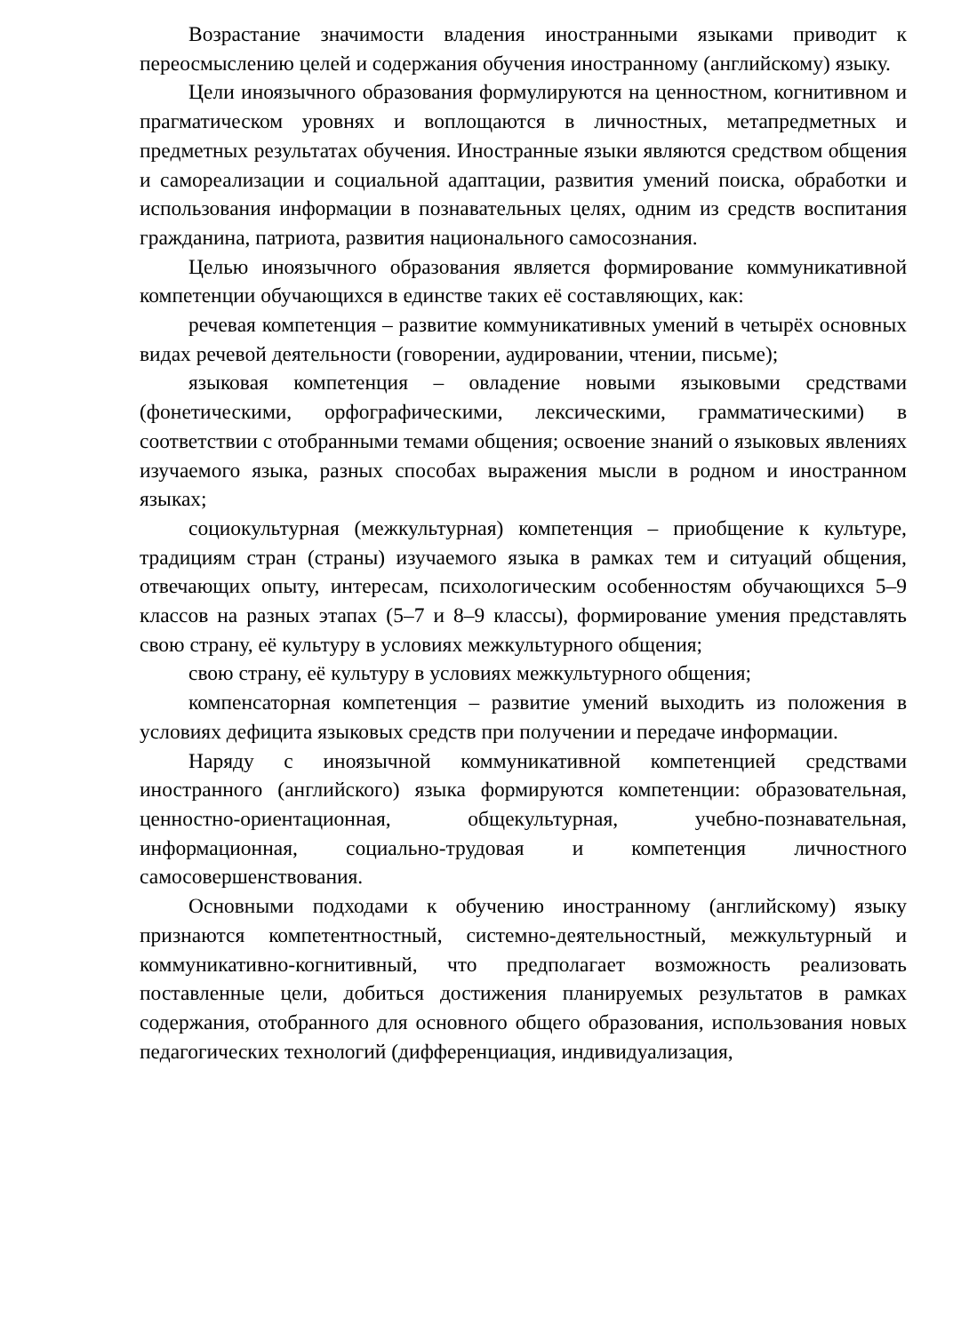Возрастание значимости владения иностранными языками приводит к переосмыслению целей и содержания обучения иностранному (английскому) языку.
Цели иноязычного образования формулируются на ценностном, когнитивном и прагматическом уровнях и воплощаются в личностных, метапредметных и предметных результатах обучения. Иностранные языки являются средством общения и самореализации и социальной адаптации, развития умений поиска, обработки и использования информации в познавательных целях, одним из средств воспитания гражданина, патриота, развития национального самосознания.
Целью иноязычного образования является формирование коммуникативной компетенции обучающихся в единстве таких её составляющих, как:
речевая компетенция – развитие коммуникативных умений в четырёх основных видах речевой деятельности (говорении, аудировании, чтении, письме);
языковая компетенция – овладение новыми языковыми средствами (фонетическими, орфографическими, лексическими, грамматическими) в соответствии с отобранными темами общения; освоение знаний о языковых явлениях изучаемого языка, разных способах выражения мысли в родном и иностранном языках;
социокультурная (межкультурная) компетенция – приобщение к культуре, традициям стран (страны) изучаемого языка в рамках тем и ситуаций общения, отвечающих опыту, интересам, психологическим особенностям обучающихся 5–9 классов на разных этапах (5–7 и 8–9 классы), формирование умения представлять свою страну, её культуру в условиях межкультурного общения;
свою страну, её культуру в условиях межкультурного общения;
компенсаторная компетенция – развитие умений выходить из положения в условиях дефицита языковых средств при получении и передаче информации.
Наряду с иноязычной коммуникативной компетенцией средствами иностранного (английского) языка формируются компетенции: образовательная, ценностно-ориентационная, общекультурная, учебно-познавательная, информационная, социально-трудовая и компетенция личностного самосовершенствования.
Основными подходами к обучению иностранному (английскому) языку признаются компетентностный, системно-деятельностный, межкультурный и коммуникативно-когнитивный, что предполагает возможность реализовать поставленные цели, добиться достижения планируемых результатов в рамках содержания, отобранного для основного общего образования, использования новых педагогических технологий (дифференциация, индивидуализация,